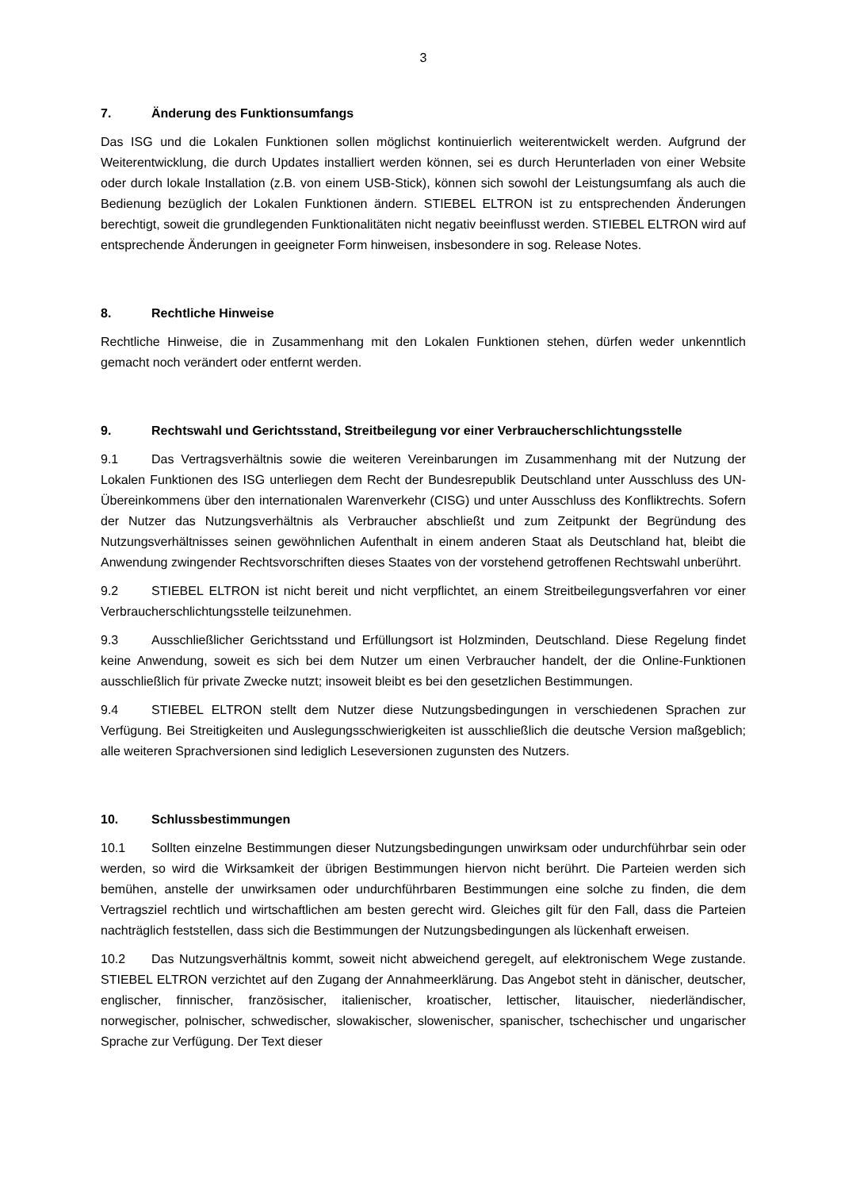3
7. Änderung des Funktionsumfangs
Das ISG und die Lokalen Funktionen sollen möglichst kontinuierlich weiterentwickelt werden. Aufgrund der Weiterentwicklung, die durch Updates installiert werden können, sei es durch Herunterladen von einer Website oder durch lokale Installation (z.B. von einem USB-Stick), können sich sowohl der Leistungsumfang als auch die Bedienung bezüglich der Lokalen Funktionen ändern. STIEBEL ELTRON ist zu entsprechenden Änderungen berechtigt, soweit die grundlegenden Funktionalitäten nicht negativ beeinflusst werden. STIEBEL ELTRON wird auf entsprechende Änderungen in geeigneter Form hinweisen, insbesondere in sog. Release Notes.
8. Rechtliche Hinweise
Rechtliche Hinweise, die in Zusammenhang mit den Lokalen Funktionen stehen, dürfen weder unkenntlich gemacht noch verändert oder entfernt werden.
9. Rechtswahl und Gerichtsstand, Streitbeilegung vor einer Verbraucherschlichtungsstelle
9.1 Das Vertragsverhältnis sowie die weiteren Vereinbarungen im Zusammenhang mit der Nutzung der Lokalen Funktionen des ISG unterliegen dem Recht der Bundesrepublik Deutschland unter Ausschluss des UN-Übereinkommens über den internationalen Warenverkehr (CISG) und unter Ausschluss des Konfliktrechts. Sofern der Nutzer das Nutzungsverhältnis als Verbraucher abschließt und zum Zeitpunkt der Begründung des Nutzungsverhältnisses seinen gewöhnlichen Aufenthalt in einem anderen Staat als Deutschland hat, bleibt die Anwendung zwingender Rechtsvorschriften dieses Staates von der vorstehend getroffenen Rechtswahl unberührt.
9.2 STIEBEL ELTRON ist nicht bereit und nicht verpflichtet, an einem Streitbeilegungsverfahren vor einer Verbraucherschlichtungsstelle teilzunehmen.
9.3 Ausschließlicher Gerichtsstand und Erfüllungsort ist Holzminden, Deutschland. Diese Regelung findet keine Anwendung, soweit es sich bei dem Nutzer um einen Verbraucher handelt, der die Online-Funktionen ausschließlich für private Zwecke nutzt; insoweit bleibt es bei den gesetzlichen Bestimmungen.
9.4 STIEBEL ELTRON stellt dem Nutzer diese Nutzungsbedingungen in verschiedenen Sprachen zur Verfügung. Bei Streitigkeiten und Auslegungsschwierigkeiten ist ausschließlich die deutsche Version maßgeblich; alle weiteren Sprachversionen sind lediglich Leseversionen zugunsten des Nutzers.
10. Schlussbestimmungen
10.1 Sollten einzelne Bestimmungen dieser Nutzungsbedingungen unwirksam oder undurchführbar sein oder werden, so wird die Wirksamkeit der übrigen Bestimmungen hiervon nicht berührt. Die Parteien werden sich bemühen, anstelle der unwirksamen oder undurchführbaren Bestimmungen eine solche zu finden, die dem Vertragsziel rechtlich und wirtschaftlichen am besten gerecht wird. Gleiches gilt für den Fall, dass die Parteien nachträglich feststellen, dass sich die Bestimmungen der Nutzungsbedingungen als lückenhaft erweisen.
10.2 Das Nutzungsverhältnis kommt, soweit nicht abweichend geregelt, auf elektronischem Wege zustande. STIEBEL ELTRON verzichtet auf den Zugang der Annahmeerklärung. Das Angebot steht in dänischer, deutscher, englischer, finnischer, französischer, italienischer, kroatischer, lettischer, litauischer, niederländischer, norwegischer, polnischer, schwedischer, slowakischer, slowenischer, spanischer, tschechischer und ungarischer Sprache zur Verfügung. Der Text dieser